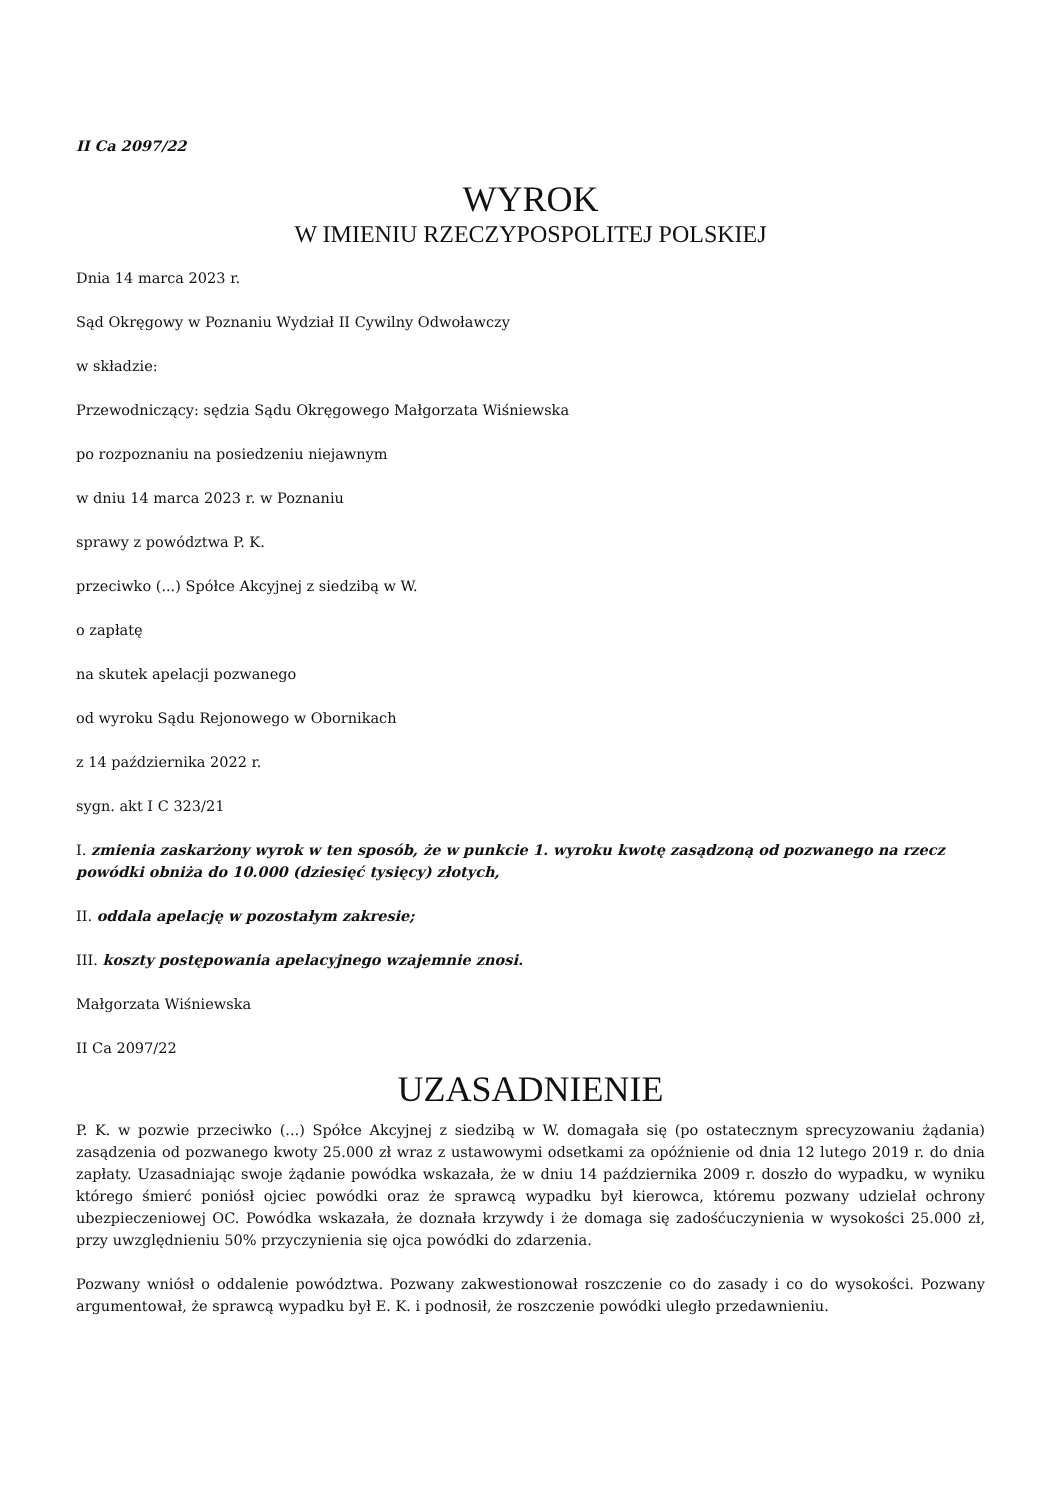II Ca 2097/22
WYROK
W IMIENIU RZECZYPOSPOLITEJ POLSKIEJ
Dnia 14 marca 2023 r.
Sąd Okręgowy w Poznaniu Wydział II Cywilny Odwoławczy
w składzie:
Przewodniczący: sędzia Sądu Okręgowego Małgorzata Wiśniewska
po rozpoznaniu na posiedzeniu niejawnym
w dniu 14 marca 2023 r. w Poznaniu
sprawy z powództwa P. K.
przeciwko (...) Spółce Akcyjnej z siedzibą w W.
o zapłatę
na skutek apelacji pozwanego
od wyroku Sądu Rejonowego w Obornikach
z 14 października 2022 r.
sygn. akt I C 323/21
I. zmienia zaskarżony wyrok w ten sposób, że w punkcie 1. wyroku kwotę zasądzoną od pozwanego na rzecz powódki obniża do 10.000 (dziesięć tysięcy) złotych,
II. oddala apelację w pozostałym zakresie;
III. koszty postępowania apelacyjnego wzajemnie znosi.
Małgorzata Wiśniewska
II Ca 2097/22
UZASADNIENIE
P. K. w pozwie przeciwko (...) Spółce Akcyjnej z siedzibą w W. domagała się (po ostatecznym sprecyzowaniu żądania) zasądzenia od pozwanego kwoty 25.000 zł wraz z ustawowymi odsetkami za opóźnienie od dnia 12 lutego 2019 r. do dnia zapłaty. Uzasadniając swoje żądanie powódka wskazała, że w dniu 14 października 2009 r. doszło do wypadku, w wyniku którego śmierć poniósł ojciec powódki oraz że sprawcą wypadku był kierowca, któremu pozwany udzielał ochrony ubezpieczeniowej OC. Powódka wskazała, że doznała krzywdy i że domaga się zadośćuczynienia w wysokości 25.000 zł, przy uwzględnieniu 50% przyczynienia się ojca powódki do zdarzenia.
Pozwany wniósł o oddalenie powództwa. Pozwany zakwestionował roszczenie co do zasady i co do wysokości. Pozwany argumentował, że sprawcą wypadku był E. K. i podnosił, że roszczenie powódki uległo przedawnieniu.